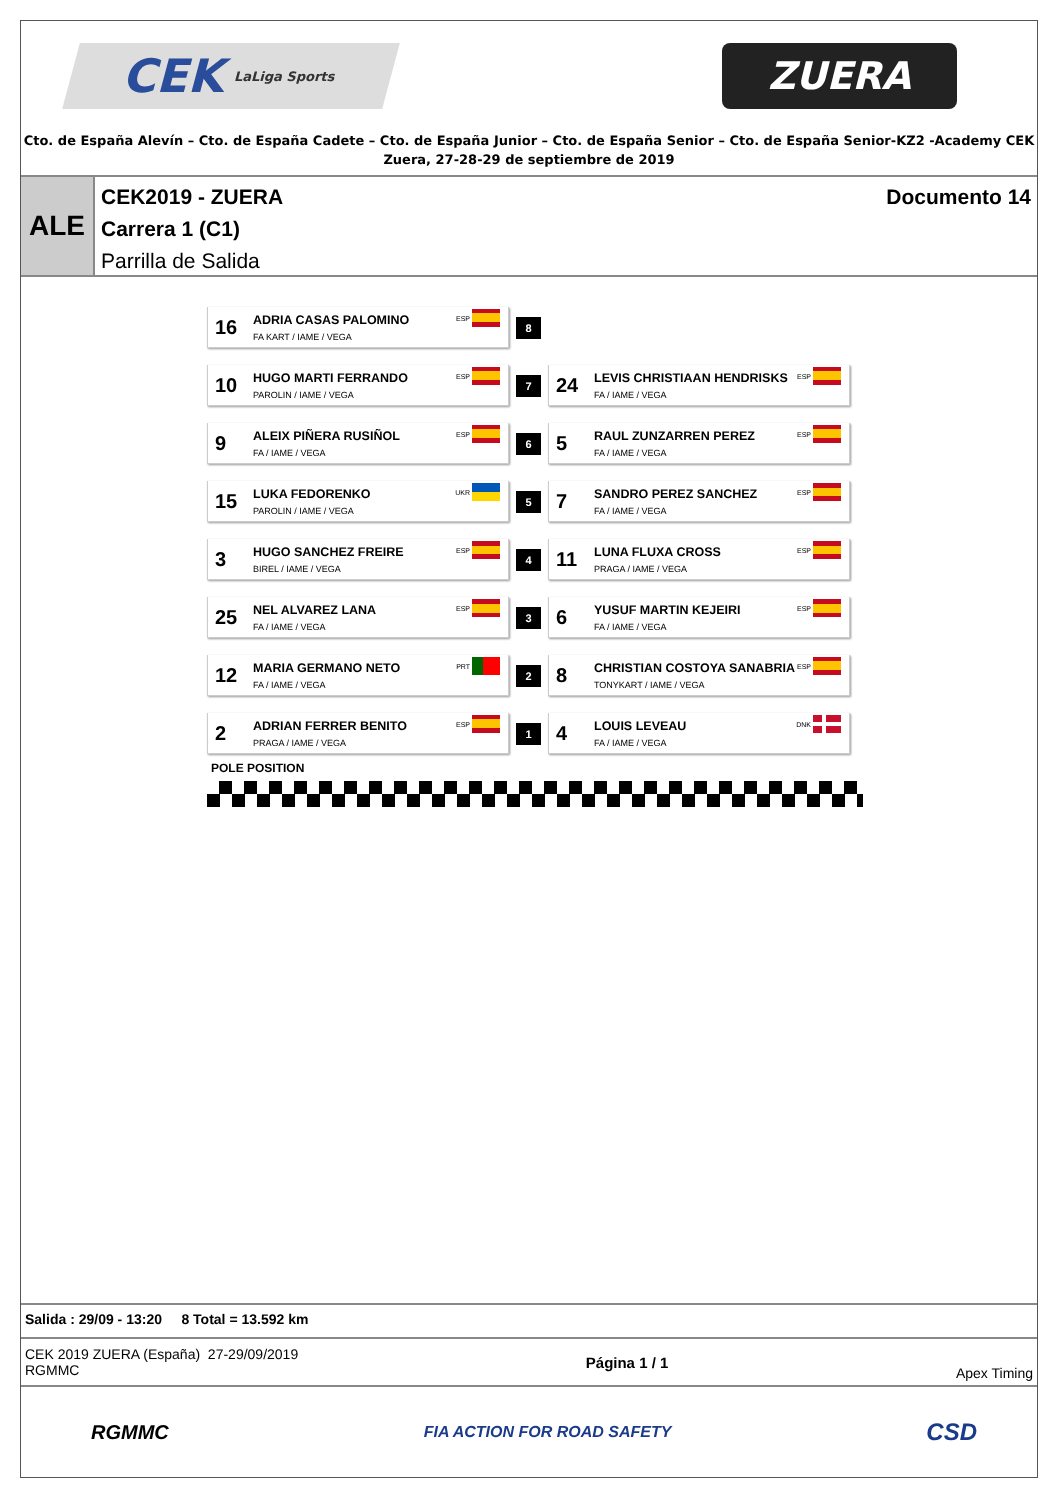CEK LaLiga Sports
ZUERA
Cto. de España Alevín – Cto. de España Cadete – Cto. de España Junior – Cto. de España Senior – Cto. de España Senior-KZ2 -Academy CEK
Zuera, 27-28-29 de septiembre de 2019
ALE
CEK2019 - ZUERA Documento 14
Carrera 1 (C1)
Parrilla de Salida
16
ADRIA CASAS PALOMINO
FA KART / IAME / VEGA
ESP
8
10
HUGO MARTI FERRANDO
PAROLIN / IAME / VEGA
ESP
7
24
LEVIS CHRISTIAAN HENDRISKS
FA / IAME / VEGA
ESP
9
ALEIX PIÑERA RUSIÑOL
FA / IAME / VEGA
ESP
6
5
RAUL ZUNZARREN PEREZ
FA / IAME / VEGA
ESP
15
LUKA FEDORENKO
PAROLIN / IAME / VEGA
UKR
5
7
SANDRO PEREZ SANCHEZ
FA / IAME / VEGA
ESP
3
HUGO SANCHEZ FREIRE
BIREL / IAME / VEGA
ESP
4
11
LUNA FLUXA CROSS
PRAGA / IAME / VEGA
ESP
25
NEL ALVAREZ LANA
FA / IAME / VEGA
ESP
3
6
YUSUF MARTIN KEJEIRI
FA / IAME / VEGA
ESP
12
MARIA GERMANO NETO
FA / IAME / VEGA
PRT
2
8
CHRISTIAN COSTOYA SANABRIA
TONYKART / IAME / VEGA
ESP
2
ADRIAN FERRER BENITO
PRAGA / IAME / VEGA
ESP
1
4
LOUIS LEVEAU
FA / IAME / VEGA
DNK
POLE POSITION
Salida : 29/09 - 13:20 8 Total = 13.592 km
CEK 2019 ZUERA (España) 27-29/09/2019
RGMMC
Página 1 / 1 Apex Timing
RGMMC
FIA ACTION FOR ROAD SAFETY
CSD